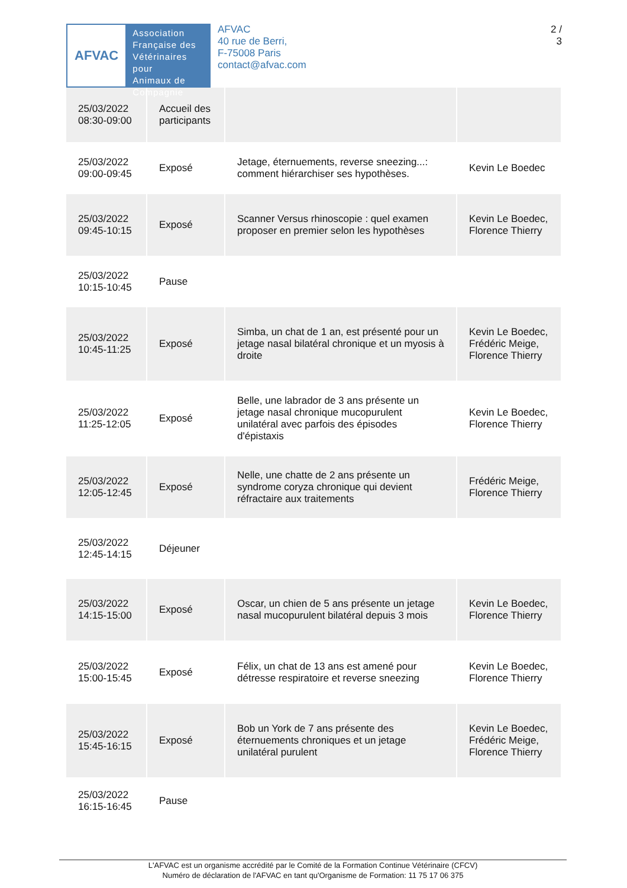AFVAC
Association
Française des
Vétérinaires pour
Animaux de
Compagnie
AFVAC
40 rue de Berri,
F-75008 Paris
contact@afvac.com
2 /
3
| 25/03/2022 08:30-09:00 | Accueil des participants | | |
| 25/03/2022 09:00-09:45 | Exposé | Jetage, éternuements, reverse sneezing...: comment hiérarchiser ses hypothèses. | Kevin Le Boedec |
| 25/03/2022 09:45-10:15 | Exposé | Scanner Versus rhinoscopie : quel examen proposer en premier selon les hypothèses | Kevin Le Boedec, Florence Thierry |
| 25/03/2022 10:15-10:45 | Pause | | |
| 25/03/2022 10:45-11:25 | Exposé | Simba, un chat de 1 an, est présenté pour un jetage nasal bilatéral chronique et un myosis à droite | Kevin Le Boedec, Frédéric Meige, Florence Thierry |
| 25/03/2022 11:25-12:05 | Exposé | Belle, une labrador de 3 ans présente un jetage nasal chronique mucopurulent unilatéral avec parfois des épisodes d'épistaxis | Kevin Le Boedec, Florence Thierry |
| 25/03/2022 12:05-12:45 | Exposé | Nelle, une chatte de 2 ans présente un syndrome coryza chronique qui devient réfractaire aux traitements | Frédéric Meige, Florence Thierry |
| 25/03/2022 12:45-14:15 | Déjeuner | | |
| 25/03/2022 14:15-15:00 | Exposé | Oscar, un chien de 5 ans présente un jetage nasal mucopurulent bilatéral depuis 3 mois | Kevin Le Boedec, Florence Thierry |
| 25/03/2022 15:00-15:45 | Exposé | Félix, un chat de 13 ans est amené pour détresse respiratoire et reverse sneezing | Kevin Le Boedec, Florence Thierry |
| 25/03/2022 15:45-16:15 | Exposé | Bob un York de 7 ans présente des éternuements chroniques et un jetage unilatéral purulent | Kevin Le Boedec, Frédéric Meige, Florence Thierry |
| 25/03/2022 16:15-16:45 | Pause | | |
L'AFVAC est un organisme accrédité par le Comité de la Formation Continue Vétérinaire (CFCV)
Numéro de déclaration de l'AFVAC en tant qu'Organisme de Formation: 11 75 17 06 375